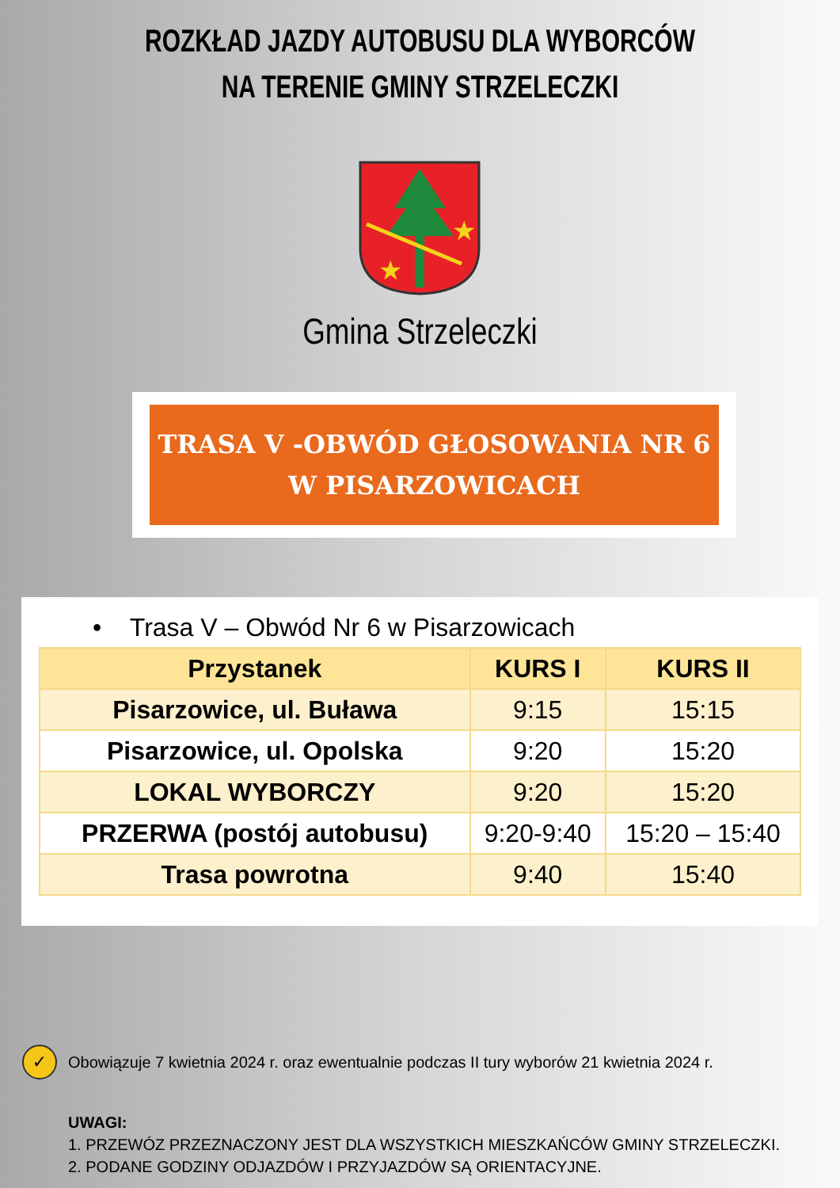ROZKŁAD JAZDY AUTOBUSU DLA WYBORCÓW
NA TERENIE GMINY STRZELECZKI
★
★
Gmina Strzeleczki
TRASA V -OBWÓD GŁOSOWANIA NR 6
W PISARZOWICACH
• Trasa V – Obwód Nr 6 w Pisarzowicach
| Przystanek | KURS I | KURS II |
| --- | --- | --- |
| Pisarzowice, ul. Buława | 9:15 | 15:15 |
| Pisarzowice, ul. Opolska | 9:20 | 15:20 |
| LOKAL WYBORCZY | 9:20 | 15:20 |
| PRZERWA (postój autobusu) | 9:20-9:40 | 15:20 – 15:40 |
| Trasa powrotna | 9:40 | 15:40 |
✓
Obowiązuje 7 kwietnia 2024 r. oraz ewentualnie podczas II tury wyborów 21 kwietnia 2024 r.
UWAGI:
1. PRZEWÓZ PRZEZNACZONY JEST DLA WSZYSTKICH MIESZKAŃCÓW GMINY STRZELECZKI.
2. PODANE GODZINY ODJAZDÓW I PRZYJAZDÓW SĄ ORIENTACYJNE.